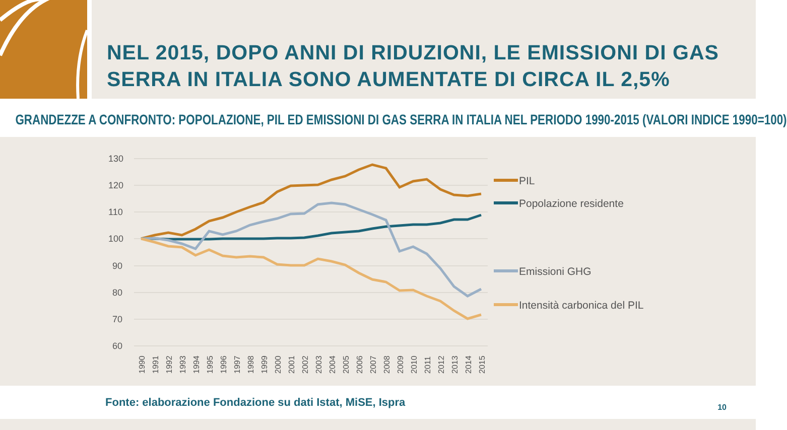NEL 2015, DOPO ANNI DI RIDUZIONI, LE EMISSIONI DI GAS SERRA IN ITALIA SONO AUMENTATE DI CIRCA IL 2,5%
GRANDEZZE A CONFRONTO: POPOLAZIONE, PIL ED EMISSIONI DI GAS SERRA IN ITALIA NEL PERIODO 1990-2015 (VALORI INDICE 1990=100)
130
120
110
100
90
80
70
60
PIL
Popolazione residente
Emissioni GHG
Intensità carbonica del PIL
1990
1991
1992
1993
1994
1995
1996
1997
1998
1999
2000
2001
2002
2003
2004
2005
2006
2007
2008
2009
2010
2011
2012
2013
2014
2015
Fonte: elaborazione Fondazione su dati Istat, MiSE, Ispra 10